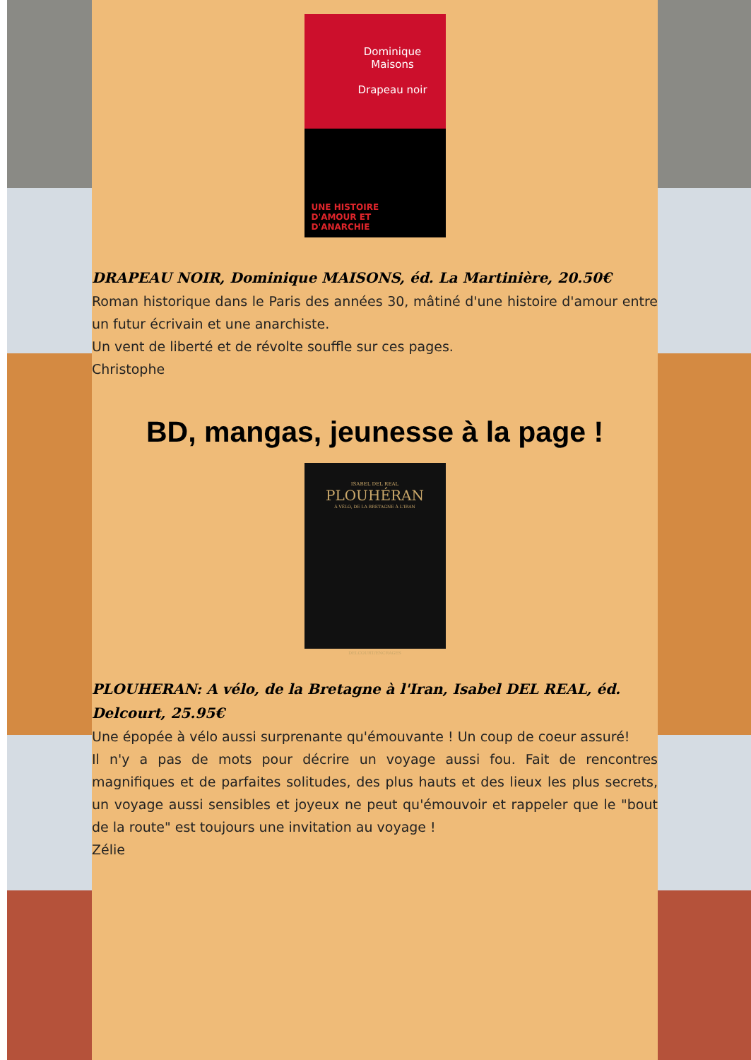Dominique
Maisons
Drapeau noir
UNE HISTOIRE
D'AMOUR ET
D'ANARCHIE
DRAPEAU NOIR, Dominique MAISONS, éd. La Martinière, 20.50€
Roman historique dans le Paris des années 30, mâtiné d'une histoire d'amour entre un futur écrivain et une anarchiste.
Un vent de liberté et de révolte souffle sur ces pages.
Christophe
BD, mangas, jeunesse à la page !
ISABEL DEL REAL
PLOUHÉRAN
À VÉLO, DE LA BRETAGNE À L'IRAN
DELCOURT/ENCRAGES
PLOUHERAN: A vélo, de la Bretagne à l'Iran, Isabel DEL REAL, éd. Delcourt, 25.95€
Une épopée à vélo aussi surprenante qu'émouvante ! Un coup de coeur assuré!
Il n'y a pas de mots pour décrire un voyage aussi fou. Fait de rencontres magnifiques et de parfaites solitudes, des plus hauts et des lieux les plus secrets, un voyage aussi sensibles et joyeux ne peut qu'émouvoir et rappeler que le "bout de la route" est toujours une invitation au voyage !
Zélie